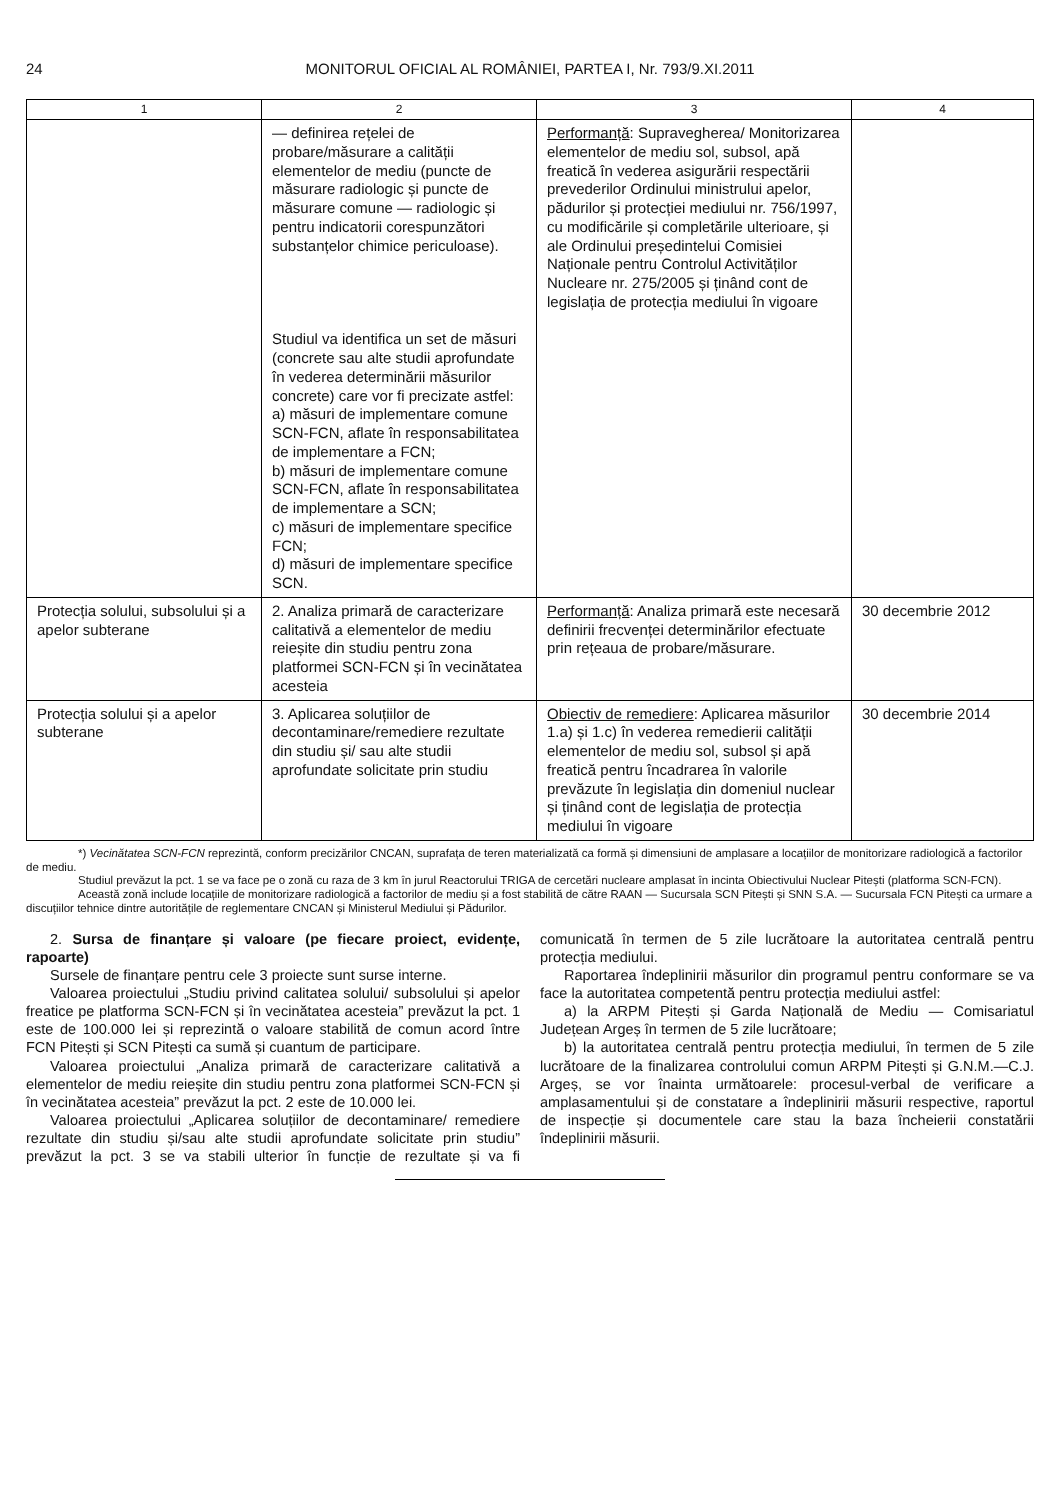24 MONITORUL OFICIAL AL ROMÂNIEI, PARTEA I, Nr. 793/9.XI.2011
| 1 | 2 | 3 | 4 |
| --- | --- | --- | --- |
| | — definirea rețelei de probare/măsurare a calității elementelor de mediu (puncte de măsurare radiologic și puncte de măsurare comune — radiologic și pentru indicatorii corespunzători substanțelor chimice periculoase). Studiul va identifica un set de măsuri (concrete sau alte studii aprofundate în vederea determinării măsurilor concrete) care vor fi precizate astfel: a) măsuri de implementare comune SCN-FCN, aflate în responsabilitatea de implementare a FCN; b) măsuri de implementare comune SCN-FCN, aflate în responsabilitatea de implementare a SCN; c) măsuri de implementare specifice FCN; d) măsuri de implementare specifice SCN. | Performanță : Supravegherea/ Monitorizarea elementelor de mediu sol, subsol, apă freatică în vederea asigurării respectării prevederilor Ordinului ministrului apelor, pădurilor și protecției mediului nr. 756/1997, cu modificările și completările ulterioare, și ale Ordinului președintelui Comisiei Naționale pentru Controlul Activităților Nucleare nr. 275/2005 și ținând cont de legislația de protecția mediului în vigoare | |
| Protecția solului, subsolului și a apelor subterane | 2. Analiza primară de caracterizare calitativă a elementelor de mediu reieșite din studiu pentru zona platformei SCN-FCN și în vecinătatea acesteia | Performanță : Analiza primară este necesară definirii frecvenței determinărilor efectuate prin rețeaua de probare/măsurare. | 30 decembrie 2012 |
| Protecția solului și a apelor subterane | 3. Aplicarea soluțiilor de decontaminare/remediere rezultate din studiu și/ sau alte studii aprofundate solicitate prin studiu | Obiectiv de remediere : Aplicarea măsurilor 1.a) și 1.c) în vederea remedierii calității elementelor de mediu sol, subsol și apă freatică pentru încadrarea în valorile prevăzute în legislația din domeniul nuclear și ținând cont de legislația de protecția mediului în vigoare | 30 decembrie 2014 |
*) Vecinătatea SCN-FCN reprezintă, conform precizărilor CNCAN, suprafața de teren materializată ca formă și dimensiuni de amplasare a locațiilor de monitorizare radiologică a factorilor de mediu.
Studiul prevăzut la pct. 1 se va face pe o zonă cu raza de 3 km în jurul Reactorului TRIGA de cercetări nucleare amplasat în incinta Obiectivului Nuclear Pitești (platforma SCN-FCN).
Această zonă include locațiile de monitorizare radiologică a factorilor de mediu și a fost stabilită de către RAAN — Sucursala SCN Pitești și SNN S.A. — Sucursala FCN Pitești ca urmare a discuțiilor tehnice dintre autoritățile de reglementare CNCAN și Ministerul Mediului și Pădurilor.
2. Sursa de finanțare și valoare (pe fiecare proiect, evidențe, rapoarte)
Sursele de finanțare pentru cele 3 proiecte sunt surse interne.
Valoarea proiectului „Studiu privind calitatea solului/ subsolului și apelor freatice pe platforma SCN-FCN și în vecinătatea acesteia” prevăzut la pct. 1 este de 100.000 lei și reprezintă o valoare stabilită de comun acord între FCN Pitești și SCN Pitești ca sumă și cuantum de participare.
Valoarea proiectului „Analiza primară de caracterizare calitativă a elementelor de mediu reieșite din studiu pentru zona platformei SCN-FCN și în vecinătatea acesteia” prevăzut la pct. 2 este de 10.000 lei.
Valoarea proiectului „Aplicarea soluțiilor de decontaminare/ remediere rezultate din studiu și/sau alte studii aprofundate solicitate prin studiu” prevăzut la pct. 3 se va stabili ulterior în funcție de rezultate și va fi comunicată în termen de 5 zile lucrătoare la autoritatea centrală pentru protecția mediului.
Raportarea îndeplinirii măsurilor din programul pentru conformare se va face la autoritatea competentă pentru protecția mediului astfel:
a) la ARPM Pitești și Garda Națională de Mediu — Comisariatul Județean Argeș în termen de 5 zile lucrătoare;
b) la autoritatea centrală pentru protecția mediului, în termen de 5 zile lucrătoare de la finalizarea controlului comun ARPM Pitești și G.N.M.—C.J. Argeș, se vor înainta următoarele: procesul-verbal de verificare a amplasamentului și de constatare a îndeplinirii măsurii respective, raportul de inspecție și documentele care stau la baza încheierii constatării îndeplinirii măsurii.